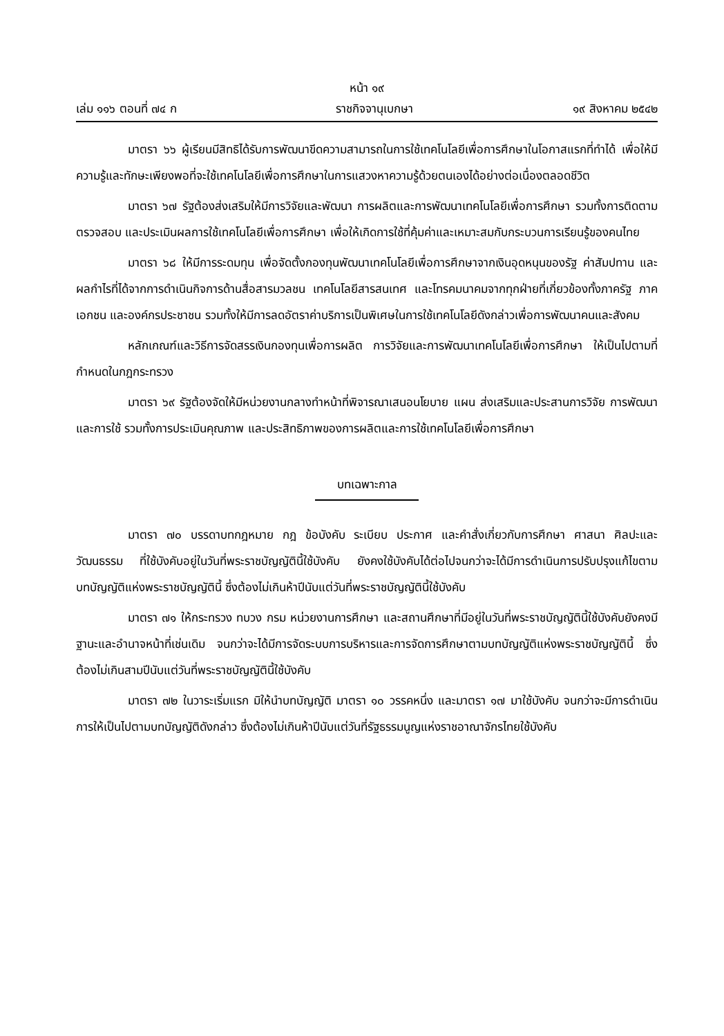หน้า ๑๙
เล่ม ๑๑๖ ตอนที่ ๗๔ ก ราชกิจจานุเบกษา ๑๙ สิงหาคม ๒๕๔๒
มาตรา ๖๖ ผู้เรียนมีสิทธิได้รับการพัฒนาขีดความสามารถในการใช้เทคโนโลยีเพื่อการศึกษาในโอกาสแรกที่ทำได้ เพื่อให้มีความรู้และทักษะเพียงพอที่จะใช้เทคโนโลยีเพื่อการศึกษาในการแสวงหาความรู้ด้วยตนเองได้อย่างต่อเนื่องตลอดชีวิต
มาตรา ๖๗ รัฐต้องส่งเสริมให้มีการวิจัยและพัฒนา การผลิตและการพัฒนาเทคโนโลยีเพื่อการศึกษา รวมทั้งการติดตาม ตรวจสอบ และประเมินผลการใช้เทคโนโลยีเพื่อการศึกษา เพื่อให้เกิดการใช้ที่คุ้มค่าและเหมาะสมกับกระบวนการเรียนรู้ของคนไทย
มาตรา ๖๘ ให้มีการระดมทุน เพื่อจัดตั้งกองทุนพัฒนาเทคโนโลยีเพื่อการศึกษาจากเงินอุดหนุนของรัฐ ค่าสัมปทาน และผลกำไรที่ได้จากการดำเนินกิจการด้านสื่อสารมวลชน เทคโนโลยีสารสนเทศ และโทรคมนาคมจากทุกฝ่ายที่เกี่ยวข้องทั้งภาครัฐ ภาคเอกชน และองค์กรประชาชน รวมทั้งให้มีการลดอัตราค่าบริการเป็นพิเศษในการใช้เทคโนโลยีดังกล่าวเพื่อการพัฒนาคนและสังคม
หลักเกณฑ์และวิธีการจัดสรรเงินกองทุนเพื่อการผลิต การวิจัยและการพัฒนาเทคโนโลยีเพื่อการศึกษา ให้เป็นไปตามที่กำหนดในกฎกระทรวง
มาตรา ๖๙ รัฐต้องจัดให้มีหน่วยงานกลางทำหน้าที่พิจารณาเสนอนโยบาย แผน ส่งเสริมและประสานการวิจัย การพัฒนาและการใช้ รวมทั้งการประเมินคุณภาพ และประสิทธิภาพของการผลิตและการใช้เทคโนโลยีเพื่อการศึกษา
บทเฉพาะกาล
มาตรา ๗๐ บรรดาบทกฎหมาย กฎ ข้อบังคับ ระเบียบ ประกาศ และคำสั่งเกี่ยวกับการศึกษา ศาสนา ศิลปะและวัฒนธรรม ที่ใช้บังคับอยู่ในวันที่พระราชบัญญัตินี้ใช้บังคับ ยังคงใช้บังคับได้ต่อไปจนกว่าจะได้มีการดำเนินการปรับปรุงแก้ไขตามบทบัญญัติแห่งพระราชบัญญัตินี้ ซึ่งต้องไม่เกินห้าปีนับแต่วันที่พระราชบัญญัตินี้ใช้บังคับ
มาตรา ๗๑ ให้กระทรวง ทบวง กรม หน่วยงานการศึกษา และสถานศึกษาที่มีอยู่ในวันที่พระราชบัญญัตินี้ใช้บังคับยังคงมีฐานะและอำนาจหน้าที่เช่นเดิม จนกว่าจะได้มีการจัดระบบการบริหารและการจัดการศึกษาตามบทบัญญัติแห่งพระราชบัญญัตินี้ ซึ่งต้องไม่เกินสามปีนับแต่วันที่พระราชบัญญัตินี้ใช้บังคับ
มาตรา ๗๒ ในวาระเริ่มแรก มิให้นำบทบัญญัติ มาตรา ๑๐ วรรคหนึ่ง และมาตรา ๑๗ มาใช้บังคับ จนกว่าจะมีการดำเนินการให้เป็นไปตามบทบัญญัติดังกล่าว ซึ่งต้องไม่เกินห้าปีนับแต่วันที่รัฐธรรมนูญแห่งราชอาณาจักรไทยใช้บังคับ